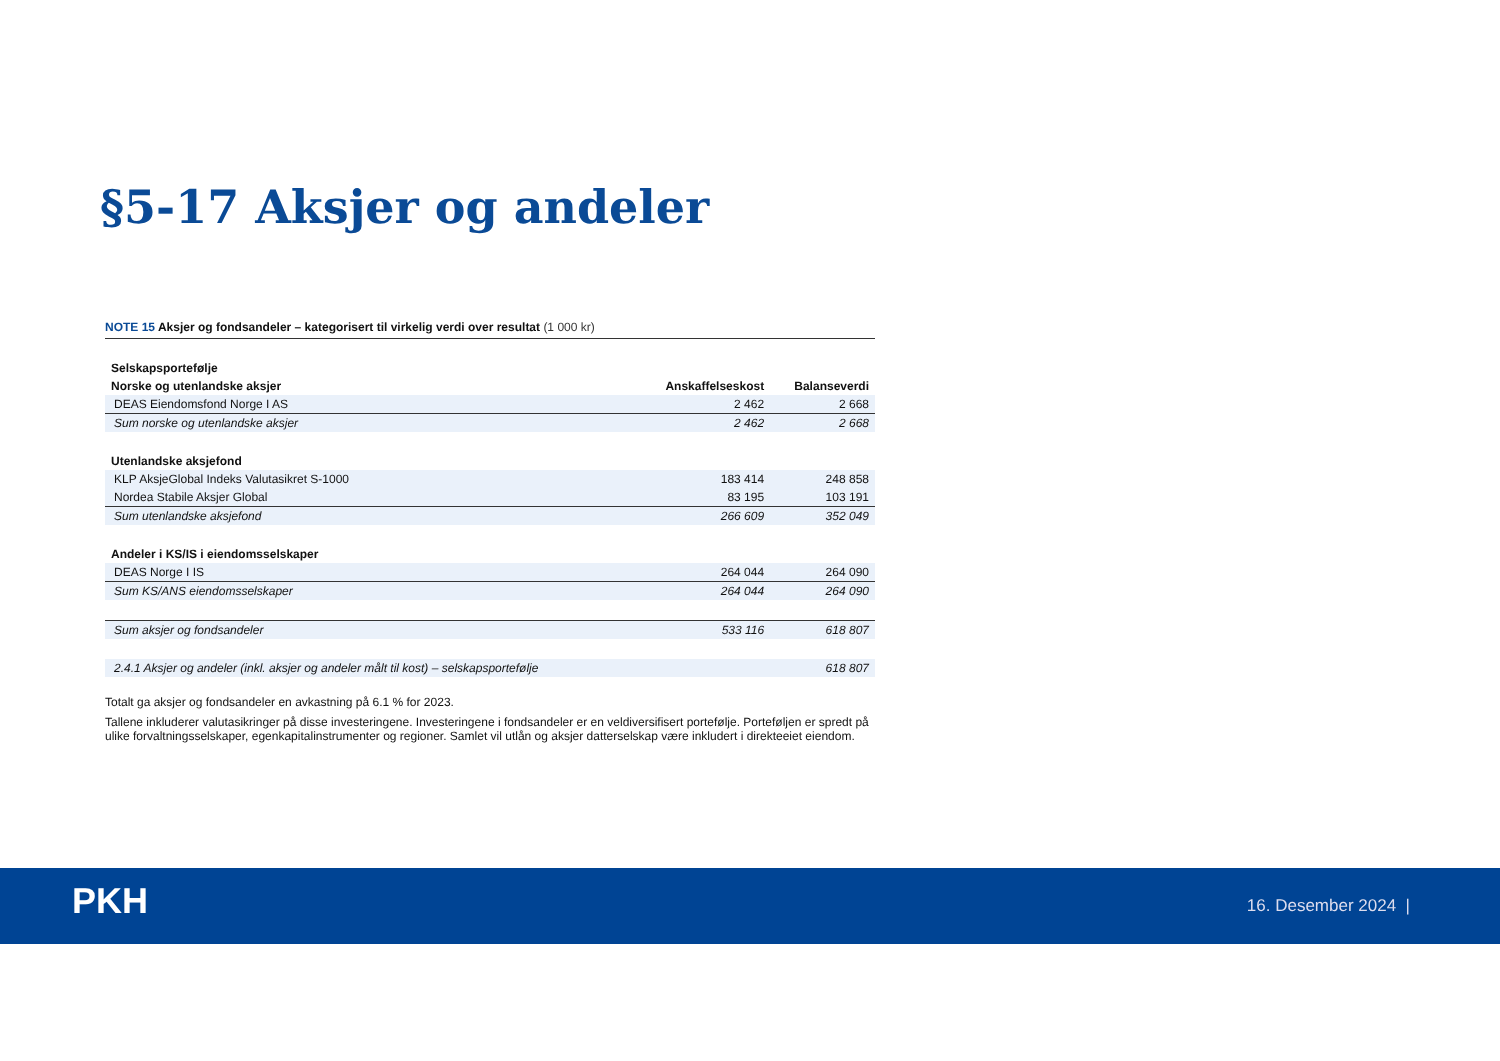§5-17 Aksjer og andeler
NOTE 15 Aksjer og fondsandeler – kategorisert til virkelig verdi over resultat (1 000 kr)
| Selskapsportefølje | | |
| --- | --- | --- |
| Norske og utenlandske aksjer | Anskaffelseskost | Balanseverdi |
| DEAS Eiendomsfond Norge I AS | 2 462 | 2 668 |
| Sum norske og utenlandske aksjer | 2 462 | 2 668 |
| Utenlandske aksjefond | | |
| KLP AksjeGlobal Indeks Valutasikret S-1000 | 183 414 | 248 858 |
| Nordea Stabile Aksjer Global | 83 195 | 103 191 |
| Sum utenlandske aksjefond | 266 609 | 352 049 |
| Andeler i KS/IS i eiendomsselskaper | | |
| DEAS Norge I IS | 264 044 | 264 090 |
| Sum KS/ANS eiendomsselskaper | 264 044 | 264 090 |
| Sum aksjer og fondsandeler | 533 116 | 618 807 |
| 2.4.1 Aksjer og andeler (inkl. aksjer og andeler målt til kost) – selskapsportefølje | | 618 807 |
Totalt ga aksjer og fondsandeler en avkastning på 6.1 % for 2023.
Tallene inkluderer valutasikringer på disse investeringene. Investeringene i fondsandeler er en veldiversifisert portefølje. Porteføljen er spredt på ulike forvaltningsselskaper, egenkapitalinstrumenter og regioner. Samlet vil utlån og aksjer datterselskap være inkludert i direkteeiet eiendom.
PKH 16. Desember 2024 |